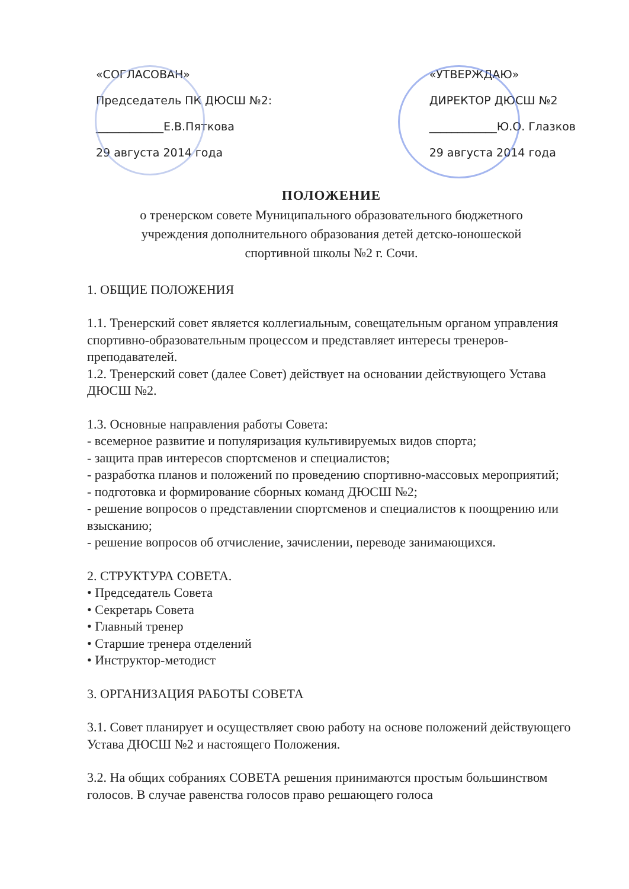«СОГЛАСОВАН»
Председатель ПК ДЮСШ №2:
____________Е.В.Пяткова
29 августа 2014 года
«УТВЕРЖДАЮ»
ДИРЕКТОР ДЮСШ №2
____________Ю.О. Глазков
29 августа 2014 года
ПОЛОЖЕНИЕ
о тренерском совете Муниципального образовательного бюджетного
учреждения дополнительного образования детей детско-юношеской
спортивной школы №2 г. Сочи.
1. ОБЩИЕ ПОЛОЖЕНИЯ
1.1. Тренерский совет является коллегиальным, совещательным органом управления спортивно-образовательным процессом и представляет интересы тренеров-преподавателей.
1.2. Тренерский совет (далее Совет) действует на основании действующего Устава ДЮСШ №2.
1.3. Основные направления работы Совета:
- всемерное развитие и популяризация культивируемых видов спорта;
- защита прав интересов спортсменов и специалистов;
- разработка планов и положений по проведению спортивно-массовых мероприятий;
- подготовка и формирование сборных команд ДЮСШ №2;
- решение вопросов о представлении спортсменов и специалистов к поощрению или взысканию;
- решение вопросов об отчисление, зачислении, переводе занимающихся.
2. СТРУКТУРА СОВЕТА.
• Председатель Совета
• Секретарь Совета
• Главный тренер
• Старшие тренера отделений
• Инструктор-методист
3. ОРГАНИЗАЦИЯ РАБОТЫ СОВЕТА
3.1. Совет планирует и осуществляет свою работу на основе положений действующего Устава ДЮСШ №2 и настоящего Положения.
3.2. На общих собраниях СОВЕТА решения принимаются простым большинством голосов. В случае равенства голосов право решающего голоса